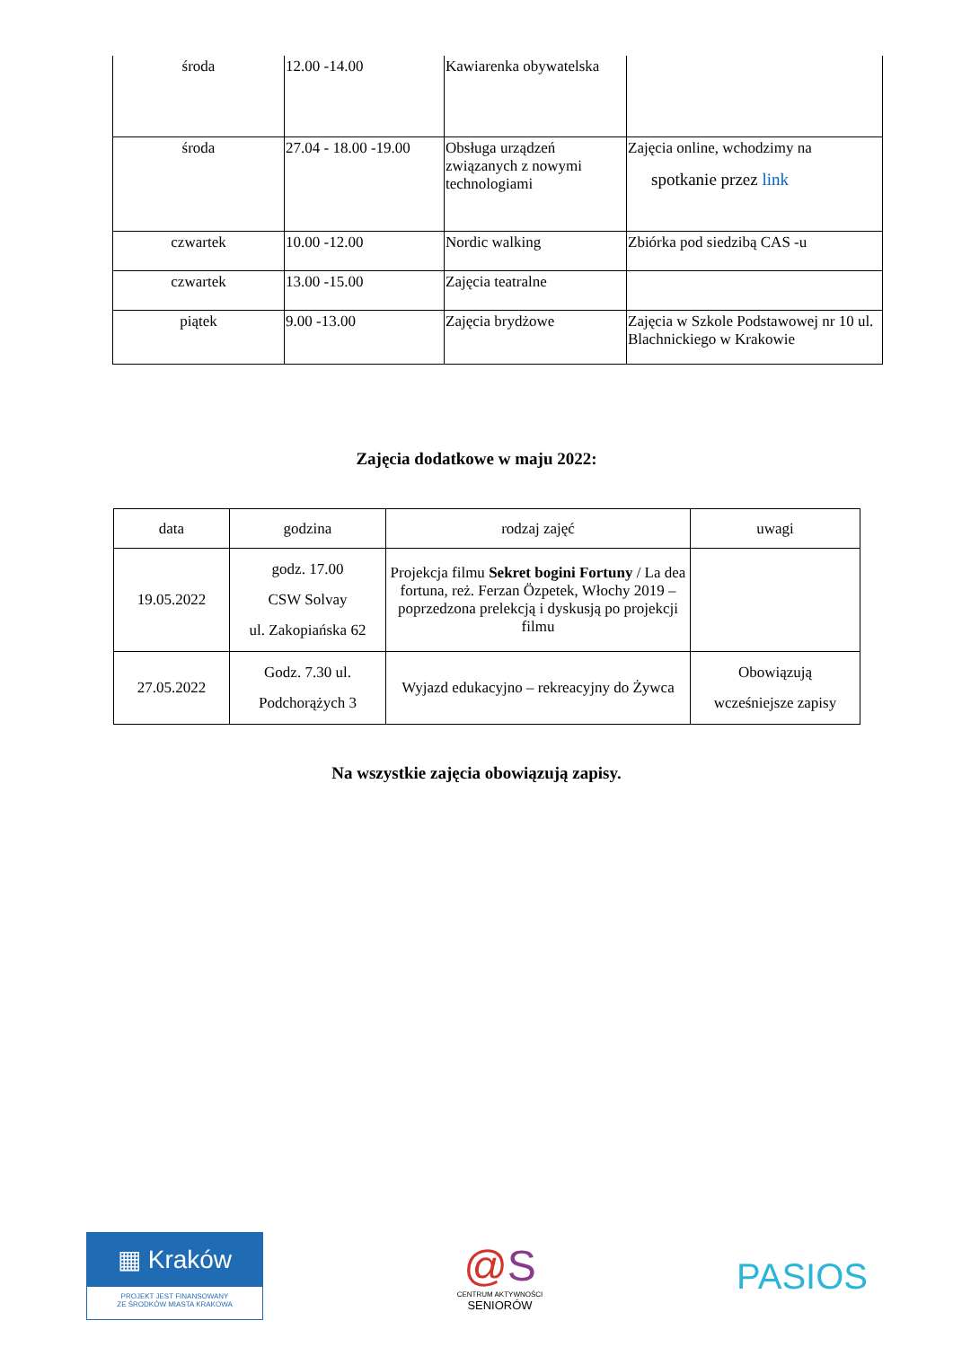| środa | 12.00 -14.00 | Kawiarenka obywatelska | |
| środa | 27.04 - 18.00 -19.00 | Obsługa urządzeń związanych z nowymi technologiami | Zajęcia online, wchodzimy na spotkanie przez link |
| czwartek | 10.00 -12.00 | Nordic walking | Zbiórka pod siedzibą CAS -u |
| czwartek | 13.00 -15.00 | Zajęcia teatralne | |
| piątek | 9.00 -13.00 | Zajęcia brydżowe | Zajęcia w Szkole Podstawowej nr 10 ul. Blachnickiego w Krakowie |
Zajęcia dodatkowe w maju 2022:
| data | godzina | rodzaj zajęć | uwagi |
| 19.05.2022 | godz. 17.00 CSW Solvay ul. Zakopiańska 62 | Projekcja filmu Sekret bogini Fortuny / La dea fortuna, reż. Ferzan Özpetek, Włochy 2019 –poprzedzona prelekcją i dyskusją po projekcji filmu | |
| 27.05.2022 | Godz. 7.30 ul. Podchorążych 3 | Wyjazd edukacyjno – rekreacyjny do Żywca | Obowiązują wcześniejsze zapisy |
Na wszystkie zajęcia obowiązują zapisy.
▦ Kraków
PROJEKT JEST FINANSOWANY
ZE ŚRODKÓW MIASTA KRAKOWA
@S
CENTRUM AKTYWNOŚCI
SENIORÓW
PASIOS